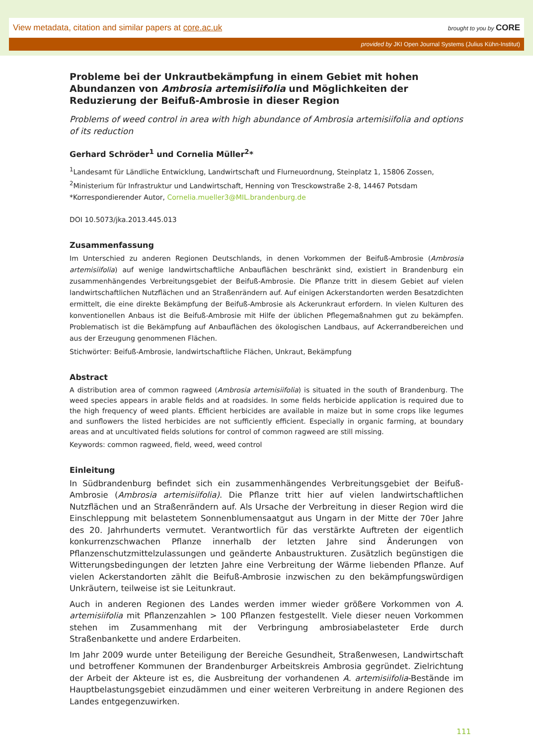View metadata, citation and similar papers at core.ac.uk brought to you by CORE
provided by JKI Open Journal Systems (Julius Kühn-Institut)
Probleme bei der Unkrautbekämpfung in einem Gebiet mit hohen Abundanzen von Ambrosia artemisiifolia und Möglichkeiten der Reduzierung der Beifuß-Ambrosie in dieser Region
Problems of weed control in area with high abundance of Ambrosia artemisiifolia and options of its reduction
Gerhard Schröder<sup>1</sup> und Cornelia Müller<sup>2</sup>*
<sup>1</sup> Landesamt für Ländliche Entwicklung, Landwirtschaft und Flurneuordnung, Steinplatz 1, 15806 Zossen,
<sup>2</sup> Ministerium für Infrastruktur und Landwirtschaft, Henning von Tresckowstraße 2-8, 14467 Potsdam
*Korrespondierender Autor, Cornelia.mueller3@MIL.brandenburg.de
DOI 10.5073/jka.2013.445.013
Zusammenfassung
Im Unterschied zu anderen Regionen Deutschlands, in denen Vorkommen der Beifuß-Ambrosie (Ambrosia artemisiifolia) auf wenige landwirtschaftliche Anbauflächen beschränkt sind, existiert in Brandenburg ein zusammenhängendes Verbreitungsgebiet der Beifuß-Ambrosie. Die Pflanze tritt in diesem Gebiet auf vielen landwirtschaftlichen Nutzflächen und an Straßenrändern auf. Auf einigen Ackerstandorten werden Besatzdichten ermittelt, die eine direkte Bekämpfung der Beifuß-Ambrosie als Ackerunkraut erfordern. In vielen Kulturen des konventionellen Anbaus ist die Beifuß-Ambrosie mit Hilfe der üblichen Pflegemaßnahmen gut zu bekämpfen. Problematisch ist die Bekämpfung auf Anbauflächen des ökologischen Landbaus, auf Ackerrandbereichen und aus der Erzeugung genommenen Flächen.
Stichwörter: Beifuß-Ambrosie, landwirtschaftliche Flächen, Unkraut, Bekämpfung
Abstract
A distribution area of common ragweed (Ambrosia artemisiifolia) is situated in the south of Brandenburg. The weed species appears in arable fields and at roadsides. In some fields herbicide application is required due to the high frequency of weed plants. Efficient herbicides are available in maize but in some crops like legumes and sunflowers the listed herbicides are not sufficiently efficient. Especially in organic farming, at boundary areas and at uncultivated fields solutions for control of common ragweed are still missing.
Keywords: common ragweed, field, weed, weed control
Einleitung
In Südbrandenburg befindet sich ein zusammenhängendes Verbreitungsgebiet der Beifuß-Ambrosie (Ambrosia artemisiifolia). Die Pflanze tritt hier auf vielen landwirtschaftlichen Nutzflächen und an Straßenrändern auf. Als Ursache der Verbreitung in dieser Region wird die Einschleppung mit belastetem Sonnenblumensaatgut aus Ungarn in der Mitte der 70er Jahre des 20. Jahrhunderts vermutet. Verantwortlich für das verstärkte Auftreten der eigentlich konkurrenzschwachen Pflanze innerhalb der letzten Jahre sind Änderungen von Pflanzenschutzmittelzulassungen und geänderte Anbaustrukturen. Zusätzlich begünstigen die Witterungsbedingungen der letzten Jahre eine Verbreitung der Wärme liebenden Pflanze. Auf vielen Ackerstandorten zählt die Beifuß-Ambrosie inzwischen zu den bekämpfungswürdigen Unkräutern, teilweise ist sie Leitunkraut.
Auch in anderen Regionen des Landes werden immer wieder größere Vorkommen von A. artemisiifolia mit Pflanzenzahlen > 100 Pflanzen festgestellt. Viele dieser neuen Vorkommen stehen im Zusammenhang mit der Verbringung ambrosiabelasteter Erde durch Straßenbankette und andere Erdarbeiten.
Im Jahr 2009 wurde unter Beteiligung der Bereiche Gesundheit, Straßenwesen, Landwirtschaft und betroffener Kommunen der Brandenburger Arbeitskreis Ambrosia gegründet. Zielrichtung der Arbeit der Akteure ist es, die Ausbreitung der vorhandenen A. artemisiifolia-Bestände im Hauptbelastungsgebiet einzudämmen und einer weiteren Verbreitung in andere Regionen des Landes entgegenzuwirken.
111